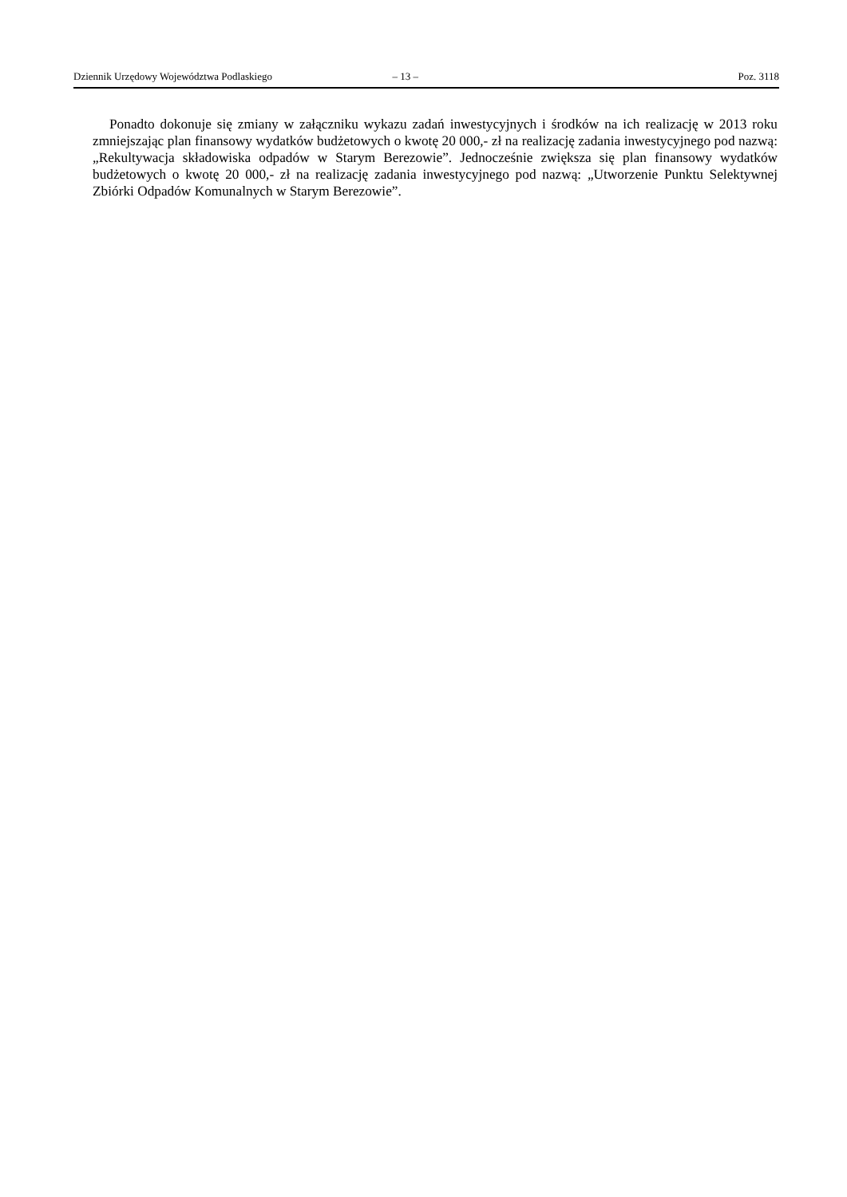Dziennik Urzędowy Województwa Podlaskiego – 13 – Poz. 3118
Ponadto dokonuje się zmiany w załączniku wykazu zadań inwestycyjnych i środków na ich realizację w 2013 roku zmniejszając plan finansowy wydatków budżetowych o kwotę 20 000,- zł na realizację zadania inwestycyjnego pod nazwą: „Rekultywacja składowiska odpadów w Starym Berezowie”. Jednocześnie zwiększa się plan finansowy wydatków budżetowych o kwotę 20 000,- zł na realizację zadania inwestycyjnego pod nazwą: „Utworzenie Punktu Selektywnej Zbiórki Odpadów Komunalnych w Starym Berezowie”.